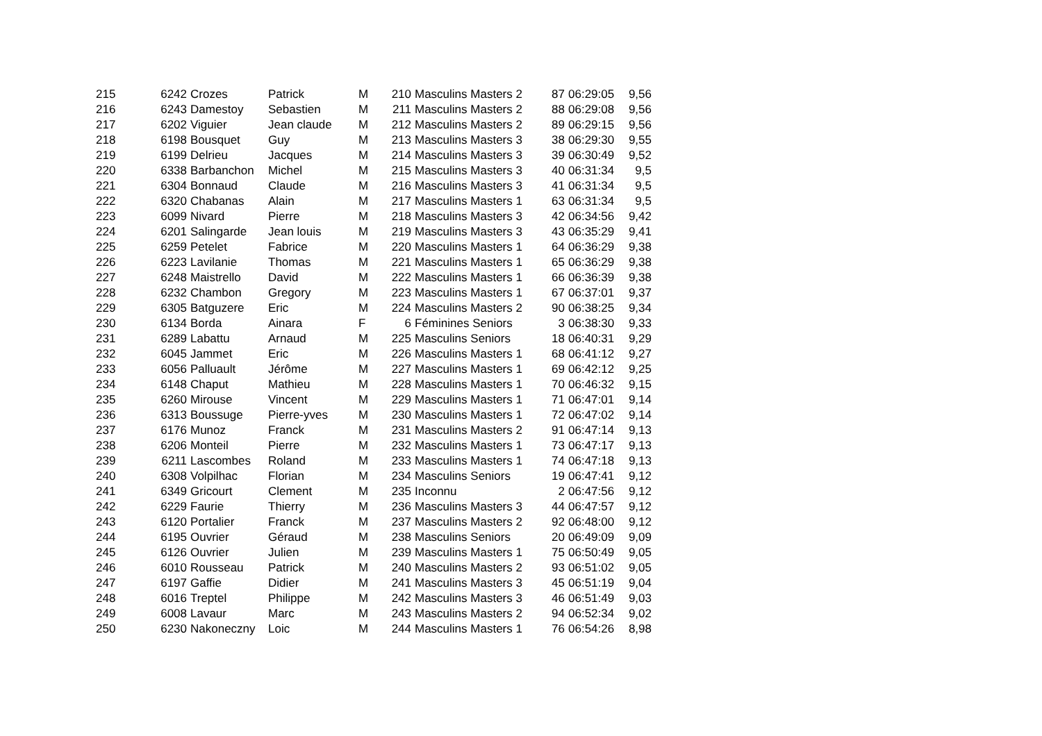| 215 | 6242 | Crozes | Patrick | M | 210 | Masculins Masters 2 | 87 | 06:29:05 | 9,56 |
| 216 | 6243 | Damestoy | Sebastien | M | 211 | Masculins Masters 2 | 88 | 06:29:08 | 9,56 |
| 217 | 6202 | Viguier | Jean claude | M | 212 | Masculins Masters 2 | 89 | 06:29:15 | 9,56 |
| 218 | 6198 | Bousquet | Guy | M | 213 | Masculins Masters 3 | 38 | 06:29:30 | 9,55 |
| 219 | 6199 | Delrieu | Jacques | M | 214 | Masculins Masters 3 | 39 | 06:30:49 | 9,52 |
| 220 | 6338 | Barbanchon | Michel | M | 215 | Masculins Masters 3 | 40 | 06:31:34 | 9,5 |
| 221 | 6304 | Bonnaud | Claude | M | 216 | Masculins Masters 3 | 41 | 06:31:34 | 9,5 |
| 222 | 6320 | Chabanas | Alain | M | 217 | Masculins Masters 1 | 63 | 06:31:34 | 9,5 |
| 223 | 6099 | Nivard | Pierre | M | 218 | Masculins Masters 3 | 42 | 06:34:56 | 9,42 |
| 224 | 6201 | Salingarde | Jean louis | M | 219 | Masculins Masters 3 | 43 | 06:35:29 | 9,41 |
| 225 | 6259 | Petelet | Fabrice | M | 220 | Masculins Masters 1 | 64 | 06:36:29 | 9,38 |
| 226 | 6223 | Lavilanie | Thomas | M | 221 | Masculins Masters 1 | 65 | 06:36:29 | 9,38 |
| 227 | 6248 | Maistrello | David | M | 222 | Masculins Masters 1 | 66 | 06:36:39 | 9,38 |
| 228 | 6232 | Chambon | Gregory | M | 223 | Masculins Masters 1 | 67 | 06:37:01 | 9,37 |
| 229 | 6305 | Batguzere | Eric | M | 224 | Masculins Masters 2 | 90 | 06:38:25 | 9,34 |
| 230 | 6134 | Borda | Ainara | F | 6 | Féminines Seniors | 3 | 06:38:30 | 9,33 |
| 231 | 6289 | Labattu | Arnaud | M | 225 | Masculins Seniors | 18 | 06:40:31 | 9,29 |
| 232 | 6045 | Jammet | Eric | M | 226 | Masculins Masters 1 | 68 | 06:41:12 | 9,27 |
| 233 | 6056 | Palluault | Jérôme | M | 227 | Masculins Masters 1 | 69 | 06:42:12 | 9,25 |
| 234 | 6148 | Chaput | Mathieu | M | 228 | Masculins Masters 1 | 70 | 06:46:32 | 9,15 |
| 235 | 6260 | Mirouse | Vincent | M | 229 | Masculins Masters 1 | 71 | 06:47:01 | 9,14 |
| 236 | 6313 | Boussuge | Pierre-yves | M | 230 | Masculins Masters 1 | 72 | 06:47:02 | 9,14 |
| 237 | 6176 | Munoz | Franck | M | 231 | Masculins Masters 2 | 91 | 06:47:14 | 9,13 |
| 238 | 6206 | Monteil | Pierre | M | 232 | Masculins Masters 1 | 73 | 06:47:17 | 9,13 |
| 239 | 6211 | Lascombes | Roland | M | 233 | Masculins Masters 1 | 74 | 06:47:18 | 9,13 |
| 240 | 6308 | Volpilhac | Florian | M | 234 | Masculins Seniors | 19 | 06:47:41 | 9,12 |
| 241 | 6349 | Gricourt | Clement | M | 235 | Inconnu | 2 | 06:47:56 | 9,12 |
| 242 | 6229 | Faurie | Thierry | M | 236 | Masculins Masters 3 | 44 | 06:47:57 | 9,12 |
| 243 | 6120 | Portalier | Franck | M | 237 | Masculins Masters 2 | 92 | 06:48:00 | 9,12 |
| 244 | 6195 | Ouvrier | Géraud | M | 238 | Masculins Seniors | 20 | 06:49:09 | 9,09 |
| 245 | 6126 | Ouvrier | Julien | M | 239 | Masculins Masters 1 | 75 | 06:50:49 | 9,05 |
| 246 | 6010 | Rousseau | Patrick | M | 240 | Masculins Masters 2 | 93 | 06:51:02 | 9,05 |
| 247 | 6197 | Gaffie | Didier | M | 241 | Masculins Masters 3 | 45 | 06:51:19 | 9,04 |
| 248 | 6016 | Treptel | Philippe | M | 242 | Masculins Masters 3 | 46 | 06:51:49 | 9,03 |
| 249 | 6008 | Lavaur | Marc | M | 243 | Masculins Masters 2 | 94 | 06:52:34 | 9,02 |
| 250 | 6230 | Nakoneczny | Loic | M | 244 | Masculins Masters 1 | 76 | 06:54:26 | 8,98 |